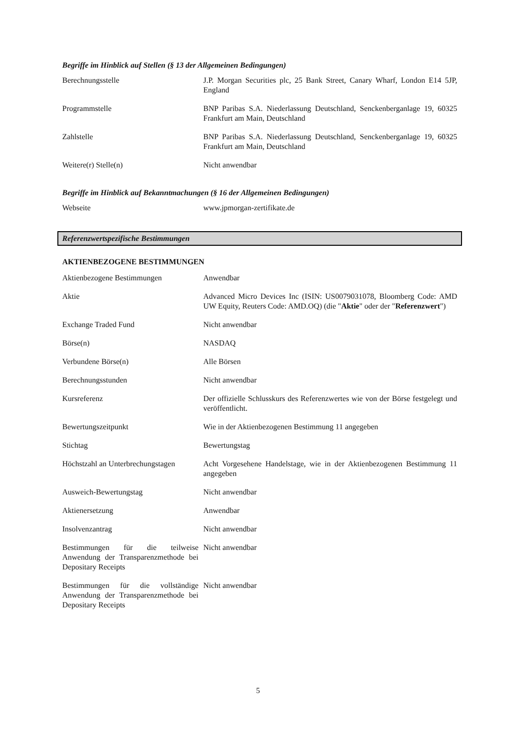Begriffe im Hinblick auf Stellen (§ 13 der Allgemeinen Bedingungen)
| Berechnungsstelle | J.P. Morgan Securities plc, 25 Bank Street, Canary Wharf, London E14 5JP, England |
| Programmstelle | BNP Paribas S.A. Niederlassung Deutschland, Senckenberganlage 19, 60325 Frankfurt am Main, Deutschland |
| Zahlstelle | BNP Paribas S.A. Niederlassung Deutschland, Senckenberganlage 19, 60325 Frankfurt am Main, Deutschland |
| Weitere(r) Stelle(n) | Nicht anwendbar |
Begriffe im Hinblick auf Bekanntmachungen (§ 16 der Allgemeinen Bedingungen)
| Webseite | www.jpmorgan-zertifikate.de |
Referenzwertspezifische Bestimmungen
AKTIENBEZOGENE BESTIMMUNGEN
| Aktienbezogene Bestimmungen | Anwendbar |
| Aktie | Advanced Micro Devices Inc (ISIN: US0079031078, Bloomberg Code: AMD UW Equity, Reuters Code: AMD.OQ) (die " Aktie " oder der " Referenzwert ") |
| Exchange Traded Fund | Nicht anwendbar |
| Börse(n) | NASDAQ |
| Verbundene Börse(n) | Alle Börsen |
| Berechnungsstunden | Nicht anwendbar |
| Kursreferenz | Der offizielle Schlusskurs des Referenzwertes wie von der Börse festgelegt und veröffentlicht. |
| Bewertungszeitpunkt | Wie in der Aktienbezogenen Bestimmung 11 angegeben |
| Stichtag | Bewertungstag |
| Höchstzahl an Unterbrechungstagen | Acht Vorgesehene Handelstage, wie in der Aktienbezogenen Bestimmung 11 angegeben |
| Ausweich-Bewertungstag | Nicht anwendbar |
| Aktienersetzung | Anwendbar |
| Insolvenzantrag | Nicht anwendbar |
| Bestimmungen für die teilweise Anwendung der Transparenzmethode bei Depositary Receipts | Nicht anwendbar |
| Bestimmungen für die vollständige Anwendung der Transparenzmethode bei Depositary Receipts | Nicht anwendbar |
5